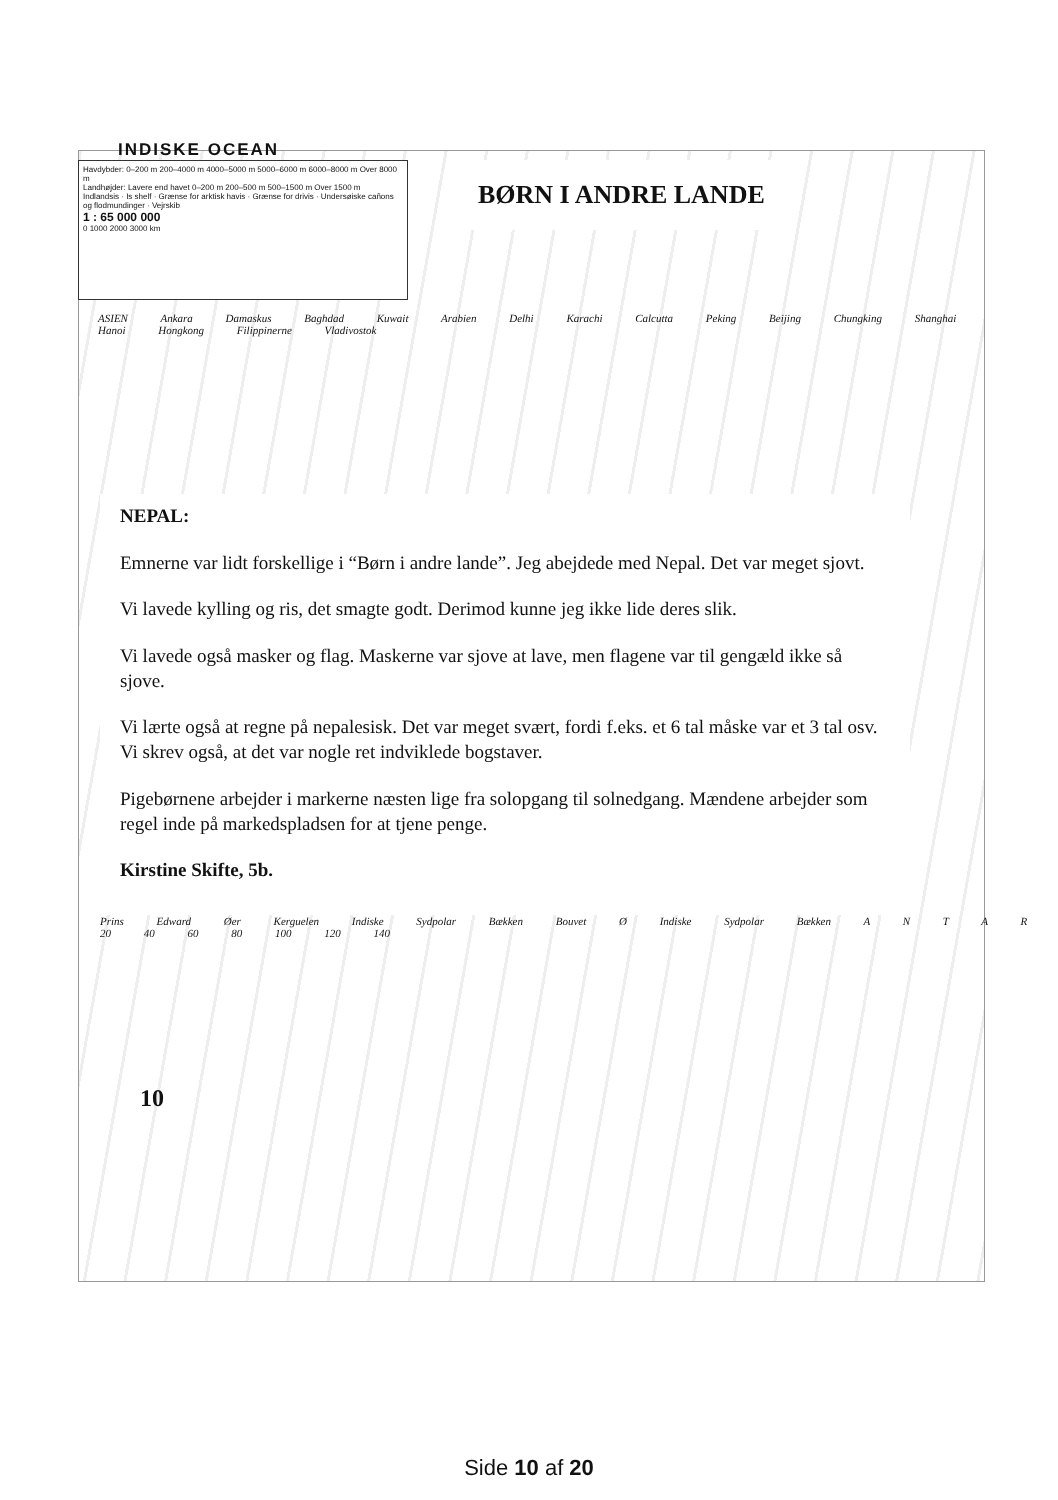INDISKE OCEAN
Havdybder: 0–200 m 200–4000 m 4000–5000 m 5000–6000 m 6000–8000 m Over 8000 m
Landhøjder: Lavere end havet 0–200 m 200–500 m 500–1500 m Over 1500 m
Indlandsis · Is shelf · Grænse for arktisk havis · Grænse for drivis · Undersøiske cañons og flodmundinger · Vejrskib
1 : 65 000 000
0 1000 2000 3000 km
BØRN I ANDRE LANDE
ASIEN Ankara Damaskus Baghdad Kuwait Arabien Delhi Karachi Calcutta Peking Beijing Chungking Shanghai Hanoi Hongkong Filippinerne Vladivostok
NEPAL:
Emnerne var lidt forskellige i “Børn i andre lande”. Jeg abejdede med Nepal. Det var meget sjovt.
Vi lavede kylling og ris, det smagte godt. Derimod kunne jeg ikke lide deres slik.
Vi lavede også masker og flag. Maskerne var sjove at lave, men flagene var til gengæld ikke så sjove.
Vi lærte også at regne på nepalesisk. Det var meget svært, fordi f.eks. et 6 tal måske var et 3 tal osv. Vi skrev også, at det var nogle ret indviklede bogstaver.
Pigebørnene arbejder i markerne næsten lige fra solopgang til solnedgang. Mændene arbejder som regel inde på markedspladsen for at tjene penge.
Kirstine Skifte, 5b.
Prins Edward Øer Kerguelen Indiske Sydpolar Bækken Bouvet Ø Indiske Sydpolar Bækken A N T A R 20 40 60 80 100 120 140
10
Side 10 af 20